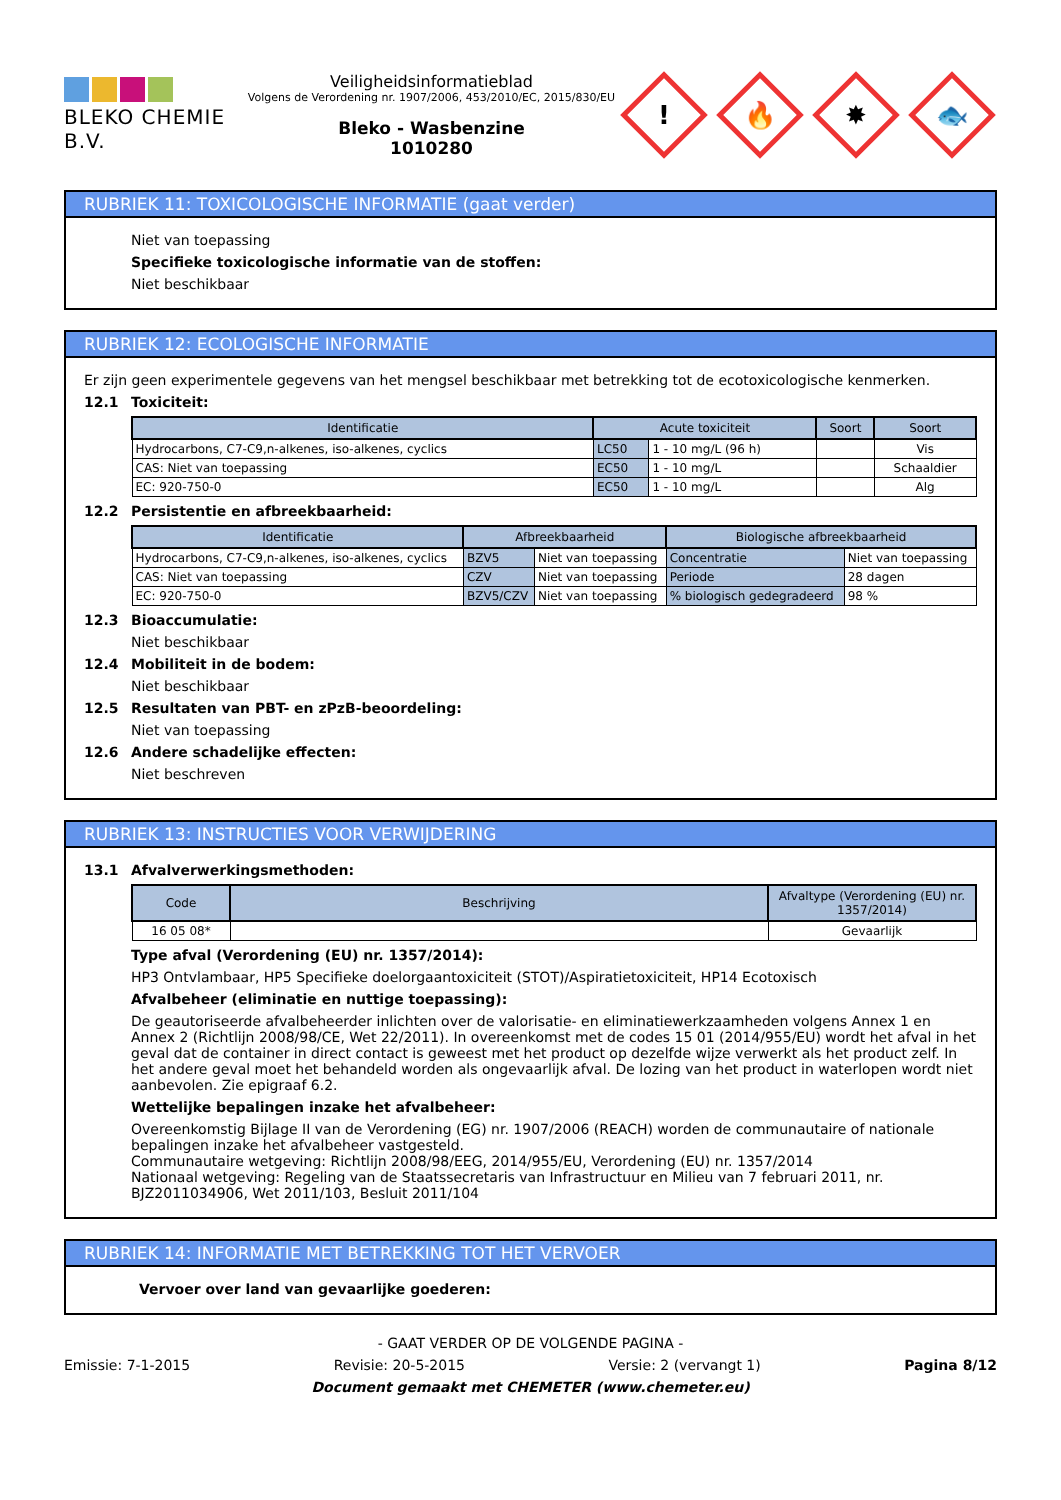BLEKO CHEMIE B.V.
Veiligheidsinformatieblad
Volgens de Verordening nr. 1907/2006, 453/2010/EC, 2015/830/EU
Bleko - Wasbenzine
1010280
!
🔥
✸
🐟
RUBRIEK 11: TOXICOLOGISCHE INFORMATIE (gaat verder)
Niet van toepassing
Specifieke toxicologische informatie van de stoffen:
Niet beschikbaar
RUBRIEK 12: ECOLOGISCHE INFORMATIE
Er zijn geen experimentele gegevens van het mengsel beschikbaar met betrekking tot de ecotoxicologische kenmerken.
12.1 Toxiciteit:
| Identificatie | Acute toxiciteit | | Soort | Soort |
| --- | --- | --- | --- | --- |
| Hydrocarbons, C7-C9,n-alkenes, iso-alkenes, cyclics | LC50 | 1 - 10 mg/L (96 h) | | Vis |
| CAS: Niet van toepassing | EC50 | 1 - 10 mg/L | | Schaaldier |
| EC: 920-750-0 | EC50 | 1 - 10 mg/L | | Alg |
12.2 Persistentie en afbreekbaarheid:
| Identificatie | Afbreekbaarheid | | Biologische afbreekbaarheid | |
| --- | --- | --- | --- | --- |
| Hydrocarbons, C7-C9,n-alkenes, iso-alkenes, cyclics | BZV5 | Niet van toepassing | Concentratie | Niet van toepassing |
| CAS: Niet van toepassing | CZV | Niet van toepassing | Periode | 28 dagen |
| EC: 920-750-0 | BZV5/CZV | Niet van toepassing | % biologisch gedegradeerd | 98 % |
12.3 Bioaccumulatie:
Niet beschikbaar
12.4 Mobiliteit in de bodem:
Niet beschikbaar
12.5 Resultaten van PBT- en zPzB-beoordeling:
Niet van toepassing
12.6 Andere schadelijke effecten:
Niet beschreven
RUBRIEK 13: INSTRUCTIES VOOR VERWIJDERING
13.1 Afvalverwerkingsmethoden:
| Code | Beschrijving | Afvaltype (Verordening (EU) nr. 1357/2014) |
| --- | --- | --- |
| 16 05 08* | | Gevaarlijk |
Type afval (Verordening (EU) nr. 1357/2014):
HP3 Ontvlambaar, HP5 Specifieke doelorgaantoxiciteit (STOT)/Aspiratietoxiciteit, HP14 Ecotoxisch
Afvalbeheer (eliminatie en nuttige toepassing):
De geautoriseerde afvalbeheerder inlichten over de valorisatie- en eliminatiewerkzaamheden volgens Annex 1 en Annex 2 (Richtlijn 2008/98/CE, Wet 22/2011). In overeenkomst met de codes 15 01 (2014/955/EU) wordt het afval in het geval dat de container in direct contact is geweest met het product op dezelfde wijze verwerkt als het product zelf. In het andere geval moet het behandeld worden als ongevaarlijk afval. De lozing van het product in waterlopen wordt niet aanbevolen. Zie epigraaf 6.2.
Wettelijke bepalingen inzake het afvalbeheer:
Overeenkomstig Bijlage II van de Verordening (EG) nr. 1907/2006 (REACH) worden de communautaire of nationale bepalingen inzake het afvalbeheer vastgesteld.
Communautaire wetgeving: Richtlijn 2008/98/EEG, 2014/955/EU, Verordening (EU) nr. 1357/2014
Nationaal wetgeving: Regeling van de Staatssecretaris van Infrastructuur en Milieu van 7 februari 2011, nr. BJZ2011034906, Wet 2011/103, Besluit 2011/104
RUBRIEK 14: INFORMATIE MET BETREKKING TOT HET VERVOER
Vervoer over land van gevaarlijke goederen:
- GAAT VERDER OP DE VOLGENDE PAGINA -
Emissie: 7-1-2015 Revisie: 20-5-2015 Versie: 2 (vervangt 1) Pagina 8/12
Document gemaakt met CHEMETER (www.chemeter.eu)